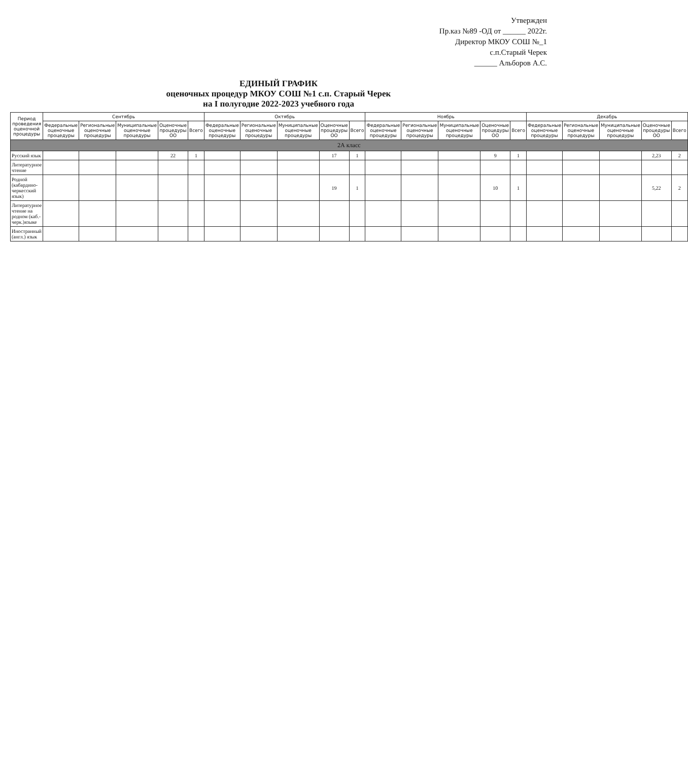Утвержден
Пр.каз №89 -ОД от ______ 2022г.
Директор МКОУ СОШ №_1
с.п.Старый Черек
______ Альборов А.С.
ЕДИНЫЙ ГРАФИК
оценочных процедур МКОУ СОШ №1 с.п. Старый Черек
на I полугодие 2022-2023 учебного года
| Период проведения оценочной процедуры | Сентябрь | | | | | Октябрь | | | | | Ноябрь | | | | | Декабрь | | | | |
| --- | --- | --- | --- | --- | --- | --- | --- | --- | --- | --- | --- | --- | --- | --- | --- | --- | --- | --- | --- | --- |
| | Федеральные оценочные процедуры | Региональные оценочные процедуры | Муниципальные оценочные процедуры | Оценочные процедуры ОО | Всего | Федеральные оценочные процедуры | Региональные оценочные процедуры | Муниципальные оценочные процедуры | Оценочные процедуры ОО | Всего | Федеральные оценочные процедуры | Региональные оценочные процедуры | Муниципальные оценочные процедуры | Оценочные процедуры ОО | Всего | Федеральные оценочные процедуры | Региональные оценочные процедуры | Муниципальные оценочные процедуры | Оценочные процедуры ОО | Всего |
| 2А класс | | | | | | | | | | | | | | | | | | | | |
| Русский язык | | | | 22 | 1 | | | | 17 | 1 | | | | 9 | 1 | | | | 2,23 | 2 |
| Литературное чтение | | | | | | | | | | | | | | | | | | | | |
| Родной (кабардино-черкесский язык) | | | | | | | | | 19 | 1 | | | | 10 | 1 | | | | 5,22 | 2 |
| Литературное чтение на родном (каб.-черк.)языке | | | | | | | | | | | | | | | | | | | | |
| Иностранный (англ.) язык | | | | | | | | | | | | | | | | | | | | |